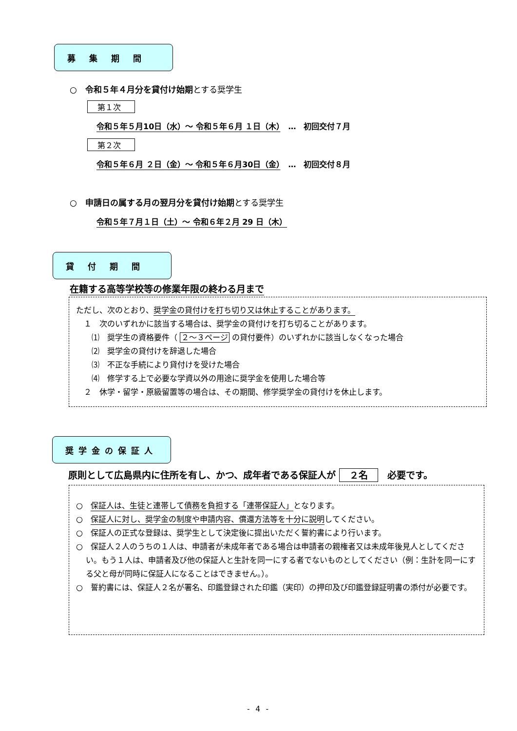募集期間
○　令和５年４月分を貸付け始期とする奨学生
第１次
令和５年５月10日（水）～ 令和５年６月 １日（木）　…　初回交付７月
第２次
令和５年６月 ２日（金）～ 令和５年６月30日（金）　…　初回交付８月
○　申請日の属する月の翌月分を貸付け始期とする奨学生
令和５年７月１日（土）～ 令和６年２月 29 日（木）
貸付期間
在籍する高等学校等の修業年限の終わる月まで
ただし、次のとおり、奨学金の貸付けを打ち切り又は休止することがあります。
　１　次のいずれかに該当する場合は、奨学金の貸付けを打ち切ることがあります。
　　⑴　奨学生の資格要件（ ２～３ページ の貸付要件）のいずれかに該当しなくなった場合
　　⑵　奨学金の貸付けを辞退した場合
　　⑶　不正な手続により貸付けを受けた場合
　　⑷　修学する上で必要な学資以外の用途に奨学金を使用した場合等
　２　休学・留学・原級留置等の場合は、その期間、修学奨学金の貸付けを休止します。
奨学金の保証人
原則として広島県内に住所を有し、かつ、成年者である保証人が ２名　必要です。
○　保証人は、生徒と連帯して債務を負担する「連帯保証人」となります。
○　保証人に対し、奨学金の制度や申請内容、償還方法等を十分に説明してください。
○　保証人の正式な登録は、奨学生として決定後に提出いただく誓約書により行います。
○　保証人２人のうちの１人は、申請者が未成年者である場合は申請者の親権者又は未成年後見人としてください。もう１人は、申請者及び他の保証人と生計を同一にする者でないものとしてください（例：生計を同一にする父と母が同時に保証人になることはできません。）。
○　誓約書には、保証人２名が署名、印鑑登録された印鑑（実印）の押印及び印鑑登録証明書の添付が必要です。
- 4 -